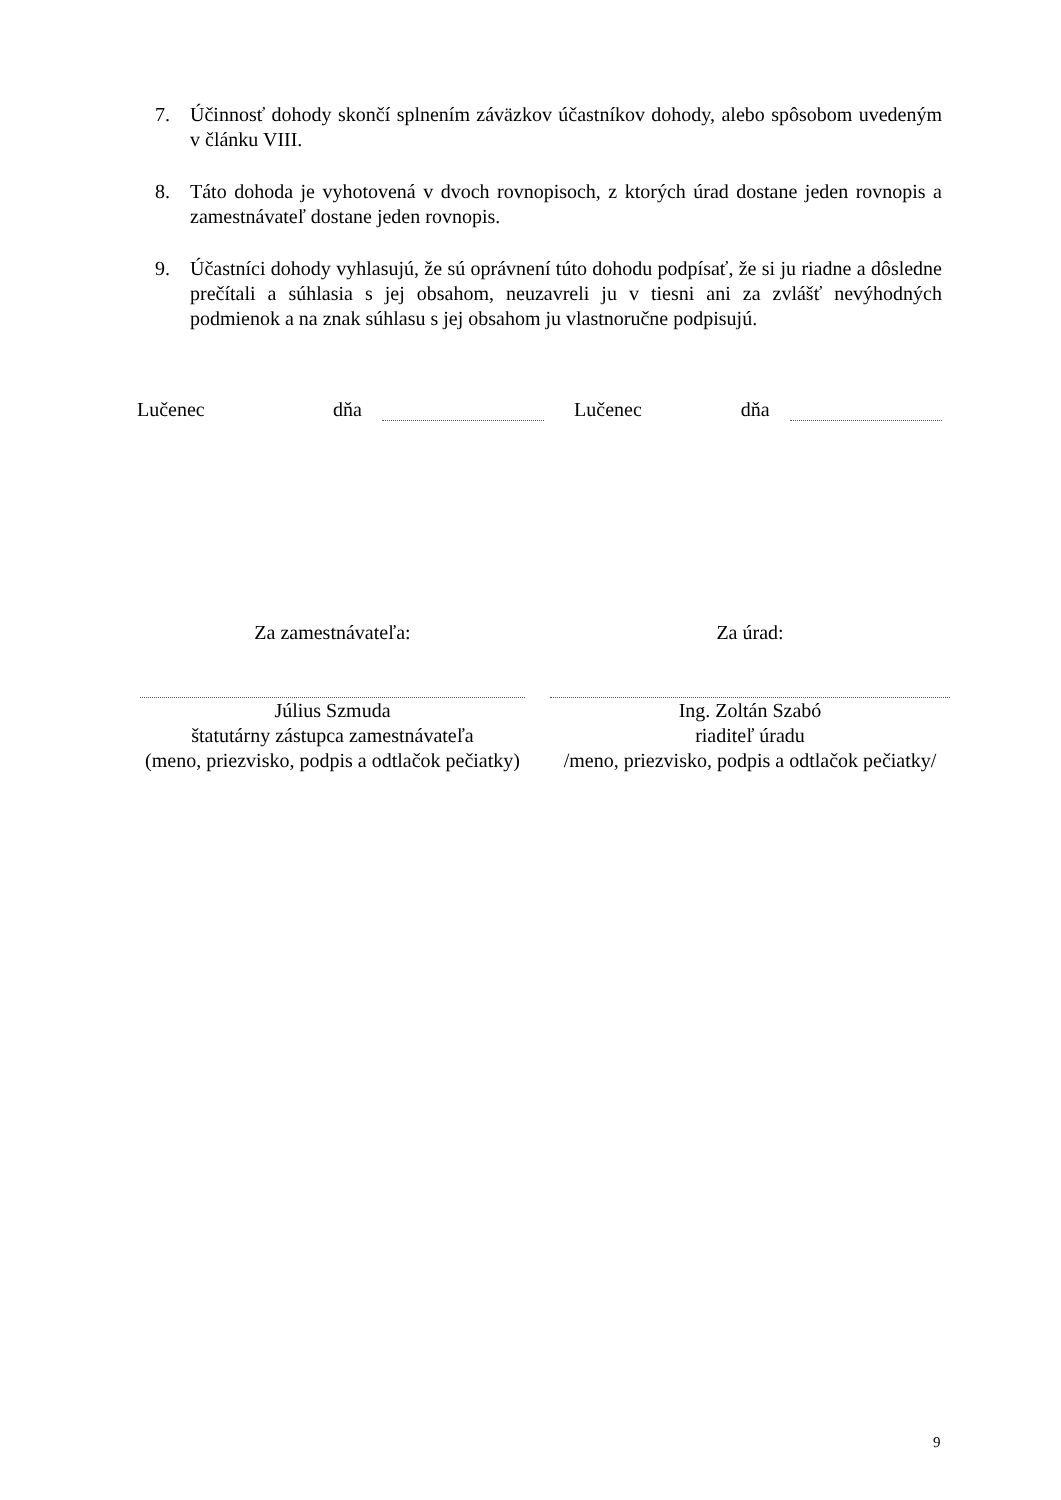7. Účinnosť dohody skončí splnením záväzkov účastníkov dohody, alebo spôsobom uvedeným v článku VIII.
8. Táto dohoda je vyhotovená v dvoch rovnopisoch, z ktorých úrad dostane jeden rovnopis a zamestnávateľ dostane jeden rovnopis.
9. Účastníci dohody vyhlasujú, že sú oprávnení túto dohodu podpísať, že si ju riadne a dôsledne prečítali a súhlasia s jej obsahom, neuzavreli ju v tiesni ani za zvlášť nevýhodných podmienok a na znak súhlasu s jej obsahom ju vlastnoručne podpisujú.
Lučenec dňa Lučenec dňa
Za zamestnávateľa:
Július Szmuda
štatutárny zástupca zamestnávateľa
(meno, priezvisko, podpis a odtlačok pečiatky)
Za úrad:
Ing. Zoltán Szabó
riaditeľ úradu
/meno, priezvisko, podpis a odtlačok pečiatky/
9